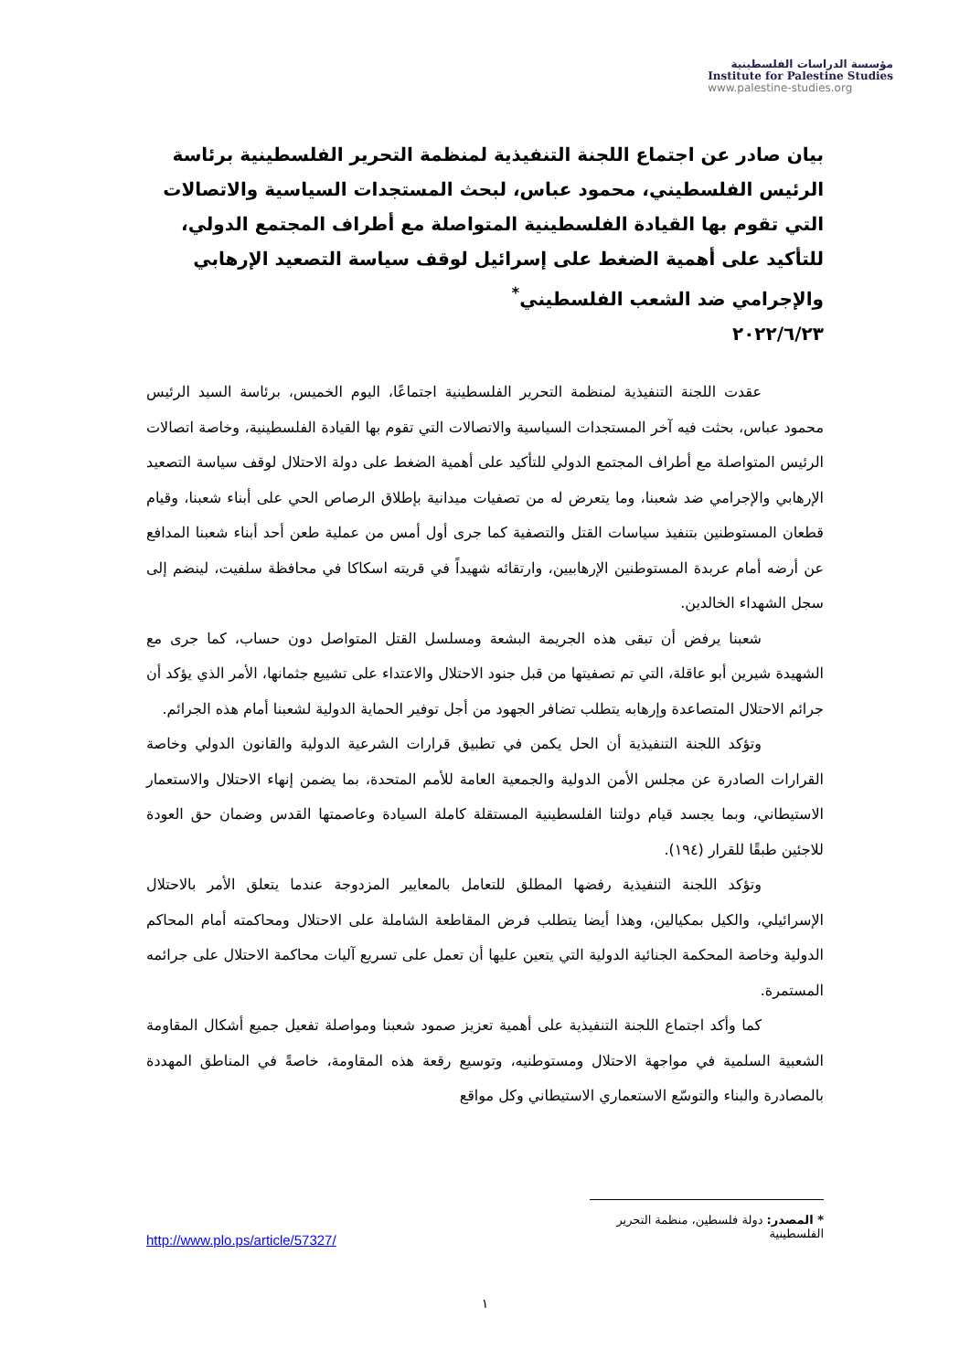مؤسسة الدراسات الفلسطينية
Institute for Palestine Studies
www.palestine-studies.org
بيان صادر عن اجتماع اللجنة التنفيذية لمنظمة التحرير الفلسطينية برئاسة الرئيس الفلسطيني، محمود عباس، لبحث المستجدات السياسية والاتصالات التي تقوم بها القيادة الفلسطينية المتواصلة مع أطراف المجتمع الدولي، للتأكيد على أهمية الضغط على إسرائيل لوقف سياسة التصعيد الإرهابي والإجرامي ضد الشعب الفلسطيني<sup>*</sup>
٢٠٢٢/٦/٢٣
عقدت اللجنة التنفيذية لمنظمة التحرير الفلسطينية اجتماعًا، اليوم الخميس، برئاسة السيد الرئيس محمود عباس، بحثت فيه آخر المستجدات السياسية والاتصالات التي تقوم بها القيادة الفلسطينية، وخاصة اتصالات الرئيس المتواصلة مع أطراف المجتمع الدولي للتأكيد على أهمية الضغط على دولة الاحتلال لوقف سياسة التصعيد الإرهابي والإجرامي ضد شعبنا، وما يتعرض له من تصفيات ميدانية بإطلاق الرصاص الحي على أبناء شعبنا، وقيام قطعان المستوطنين بتنفيذ سياسات القتل والتصفية كما جرى أول أمس من عملية طعن أحد أبناء شعبنا المدافع عن أرضه أمام عربدة المستوطنين الإرهابيين، وارتقائه شهيداً في قريته اسكاكا في محافظة سلفيت، لينضم إلى سجل الشهداء الخالدين.
شعبنا يرفض أن تبقى هذه الجريمة البشعة ومسلسل القتل المتواصل دون حساب، كما جرى مع الشهيدة شيرين أبو عاقلة، التي تم تصفيتها من قبل جنود الاحتلال والاعتداء على تشييع جثمانها، الأمر الذي يؤكد أن جرائم الاحتلال المتصاعدة وإرهابه يتطلب تضافر الجهود من أجل توفير الحماية الدولية لشعبنا أمام هذه الجرائم.
وتؤكد اللجنة التنفيذية أن الحل يكمن في تطبيق قرارات الشرعية الدولية والقانون الدولي وخاصة القرارات الصادرة عن مجلس الأمن الدولية والجمعية العامة للأمم المتحدة، بما يضمن إنهاء الاحتلال والاستعمار الاستيطاني، وبما يجسد قيام دولتنا الفلسطينية المستقلة كاملة السيادة وعاصمتها القدس وضمان حق العودة للاجئين طبقًا للقرار (١٩٤).
وتؤكد اللجنة التنفيذية رفضها المطلق للتعامل بالمعايير المزدوجة عندما يتعلق الأمر بالاحتلال الإسرائيلي، والكيل بمكيالين، وهذا أيضا يتطلب فرض المقاطعة الشاملة على الاحتلال ومحاكمته أمام المحاكم الدولية وخاصة المحكمة الجنائية الدولية التي يتعين عليها أن تعمل على تسريع آليات محاكمة الاحتلال على جرائمه المستمرة.
كما وأكد اجتماع اللجنة التنفيذية على أهمية تعزيز صمود شعبنا ومواصلة تفعيل جميع أشكال المقاومة الشعبية السلمية في مواجهة الاحتلال ومستوطنيه، وتوسيع رقعة هذه المقاومة، خاصةً في المناطق المهددة بالمصادرة والبناء والتوسّع الاستعماري الاستيطاني وكل مواقع
* المصدر: دولة فلسطين، منظمة التحرير الفلسطينية
http://www.plo.ps/article/57327/
١